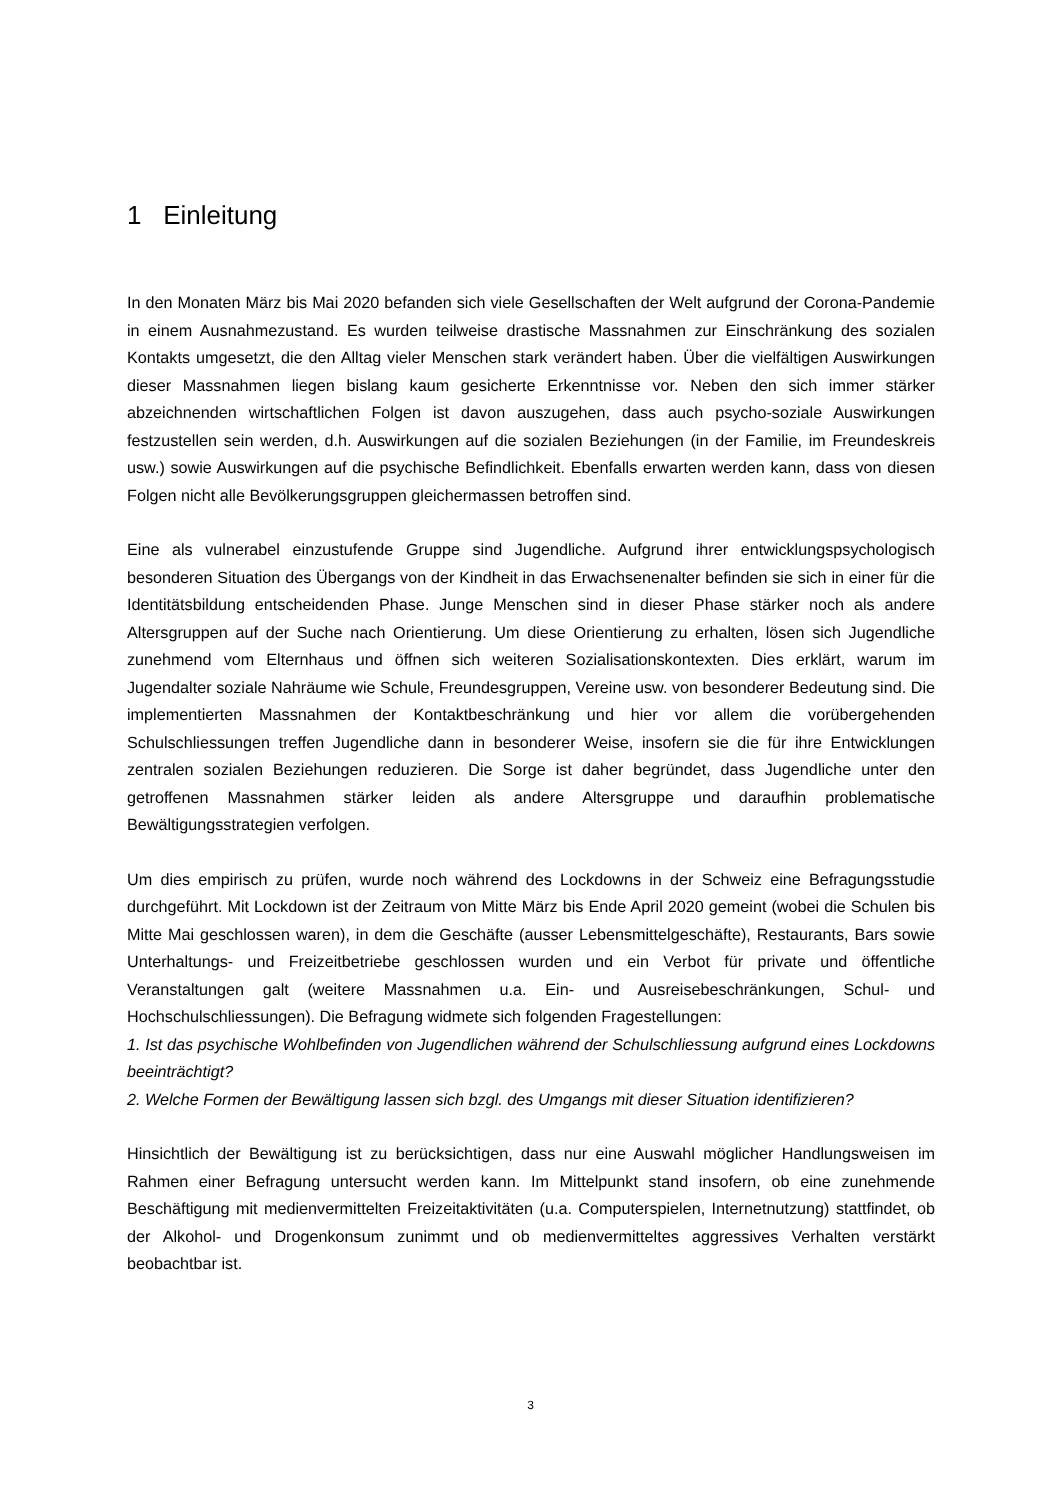1 Einleitung
In den Monaten März bis Mai 2020 befanden sich viele Gesellschaften der Welt aufgrund der Corona-Pandemie in einem Ausnahmezustand. Es wurden teilweise drastische Massnahmen zur Einschränkung des sozialen Kontakts umgesetzt, die den Alltag vieler Menschen stark verändert haben. Über die vielfältigen Auswirkungen dieser Massnahmen liegen bislang kaum gesicherte Erkenntnisse vor. Neben den sich immer stärker abzeichnenden wirtschaftlichen Folgen ist davon auszugehen, dass auch psycho-soziale Auswirkungen festzustellen sein werden, d.h. Auswirkungen auf die sozialen Beziehungen (in der Familie, im Freundeskreis usw.) sowie Auswirkungen auf die psychische Befindlichkeit. Ebenfalls erwarten werden kann, dass von diesen Folgen nicht alle Bevölkerungsgruppen gleichermassen betroffen sind.
Eine als vulnerabel einzustufende Gruppe sind Jugendliche. Aufgrund ihrer entwicklungspsychologisch besonderen Situation des Übergangs von der Kindheit in das Erwachsenenalter befinden sie sich in einer für die Identitätsbildung entscheidenden Phase. Junge Menschen sind in dieser Phase stärker noch als andere Altersgruppen auf der Suche nach Orientierung. Um diese Orientierung zu erhalten, lösen sich Jugendliche zunehmend vom Elternhaus und öffnen sich weiteren Sozialisationskontexten. Dies erklärt, warum im Jugendalter soziale Nahräume wie Schule, Freundesgruppen, Vereine usw. von besonderer Bedeutung sind. Die implementierten Massnahmen der Kontaktbeschränkung und hier vor allem die vorübergehenden Schulschliessungen treffen Jugendliche dann in besonderer Weise, insofern sie die für ihre Entwicklungen zentralen sozialen Beziehungen reduzieren. Die Sorge ist daher begründet, dass Jugendliche unter den getroffenen Massnahmen stärker leiden als andere Altersgruppe und daraufhin problematische Bewältigungsstrategien verfolgen.
Um dies empirisch zu prüfen, wurde noch während des Lockdowns in der Schweiz eine Befragungsstudie durchgeführt. Mit Lockdown ist der Zeitraum von Mitte März bis Ende April 2020 gemeint (wobei die Schulen bis Mitte Mai geschlossen waren), in dem die Geschäfte (ausser Lebensmittelgeschäfte), Restaurants, Bars sowie Unterhaltungs- und Freizeitbetriebe geschlossen wurden und ein Verbot für private und öffentliche Veranstaltungen galt (weitere Massnahmen u.a. Ein- und Ausreisebeschränkungen, Schul- und Hochschulschliessungen). Die Befragung widmete sich folgenden Fragestellungen:
1. Ist das psychische Wohlbefinden von Jugendlichen während der Schulschliessung aufgrund eines Lockdowns beeinträchtigt?
2. Welche Formen der Bewältigung lassen sich bzgl. des Umgangs mit dieser Situation identifizieren?
Hinsichtlich der Bewältigung ist zu berücksichtigen, dass nur eine Auswahl möglicher Handlungsweisen im Rahmen einer Befragung untersucht werden kann. Im Mittelpunkt stand insofern, ob eine zunehmende Beschäftigung mit medienvermittelten Freizeitaktivitäten (u.a. Computerspielen, Internetnutzung) stattfindet, ob der Alkohol- und Drogenkonsum zunimmt und ob medienvermitteltes aggressives Verhalten verstärkt beobachtbar ist.
3